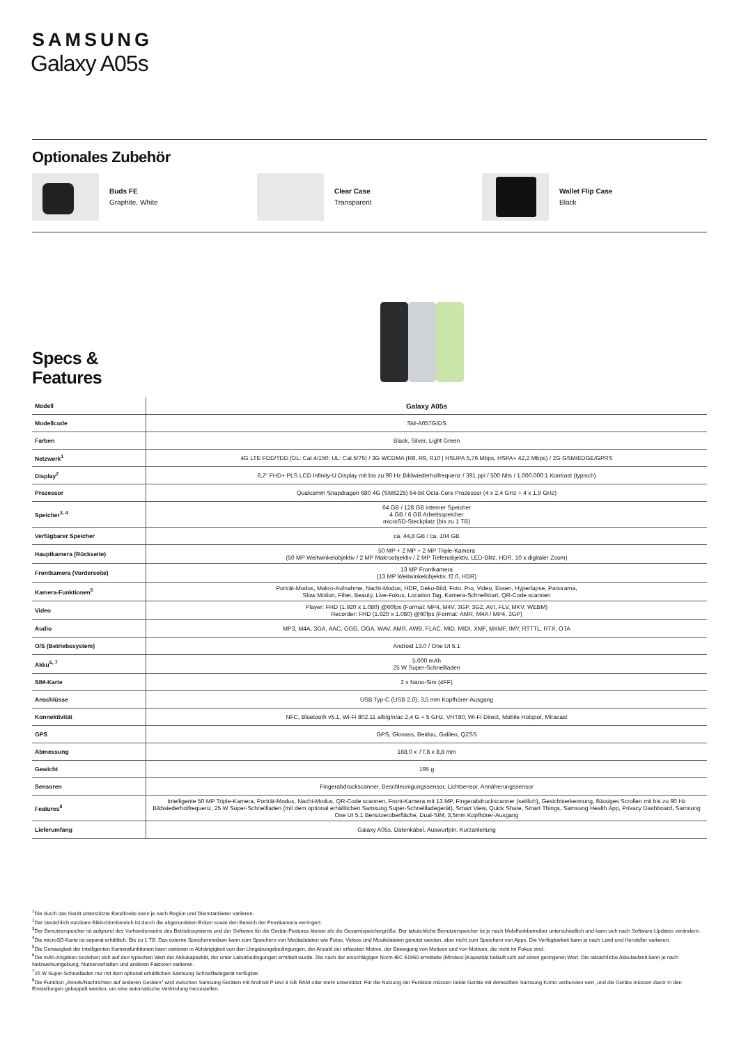SAMSUNG
Galaxy A05s
Optionales Zubehör
Buds FE
Graphite, White
Clear Case
Transparent
Wallet Flip Case
Black
Specs &
Features
| Modell | Galaxy A05s |
| Modellcode | SM-A057G/DS |
| Farben | Black, Silver, Light Green |
| Netzwerk<sup>1</sup> | 4G LTE FDD/TDD (DL: Cat.4/150; UL: Cat.5/75) / 3G WCDMA (R8, R9, R10 / HSUPA 5,76 Mbps, HSPA+ 42,2 Mbps) / 2G GSM/EDGE/GPRS |
| Display<sup>2</sup> | 6,7" FHD+ PLS LCD Infinity-U Display mit bis zu 90 Hz Bildwiederholfrequenz / 391 ppi / 500 Nits / 1.000.000:1 Kontrast (typisch) |
| Prozessor | Qualcomm Snapdragon 680 4G (SM6225) 64-bit Octa-Core Prozessor (4 x 2,4 GHz + 4 x 1,9 GHz) |
| Speicher<sup>3, 4</sup> | 64 GB / 128 GB interner Speicher 4 GB / 6 GB Arbeitsspeicher microSD-Steckplatz (bis zu 1 TB) |
| Verfügbarer Speicher | ca. 44,8 GB / ca. 104 GB |
| Hauptkamera (Rückseite) | 50 MP + 2 MP + 2 MP Triple-Kamera (50 MP Weitwinkelobjektiv / 2 MP Makroobjektiv / 2 MP Tiefenobjektiv, LED-Blitz, HDR, 10 x digitaler Zoom) |
| Frontkamera (Vorderseite) | 13 MP Frontkamera (13 MP Weitwinkelobjektiv, f2.0, HDR) |
| Kamera-Funktionen<sup>5</sup> | Porträt-Modus, Makro-Aufnahme, Nacht-Modus, HDR, Deko-Bild, Foto, Pro, Video, Essen, Hyperlapse, Panorama, Slow Motion, Filter, Beauty, Live-Fokus, Location Tag, Kamera-Schnellstart, QR-Code scannen |
| Video | Player: FHD (1.920 x 1.080) @60fps (Format: MP4, M4V, 3GP, 3G2, AVI, FLV, MKV, WEBM) Recorder: FHD (1.920 x 1.080) @60fps (Format: AMR, M4A / MP4, 3GP) |
| Audio | MP3, M4A, 3GA, AAC, OGG, OGA, WAV, AMR, AWB, FLAC, MID, MIDI, XMF, MXMF, IMY, RTTTL, RTX, OTA |
| O/S (Betriebssystem) | Android 13.0 / One UI 5.1 |
| Akku<sup>6, 7</sup> | 5.000 mAh 25 W Super-Schnellladen |
| SIM-Karte | 2 x Nano-Sim (4FF) |
| Anschlüsse | USB Typ-C (USB 2.0), 3,5 mm Kopfhörer-Ausgang |
| Konnektivität | NFC, Bluetooth v5.1, Wi-Fi 802.11 a/b/g/n/ac 2,4 G + 5 GHz, VHT80, Wi-Fi Direct, Mobile Hotspot, Miracast |
| GPS | GPS, Glonass, Beidou, Galileo, QZSS |
| Abmessung | 168,0 x 77,8 x 8,8 mm |
| Gewicht | 195 g |
| Sensoren | Fingerabdruckscanner, Beschleunigungssensor, Lichtsensor, Annäherungssensor |
| Features<sup>8</sup> | Intelligente 50 MP Triple-Kamera, Porträt-Modus, Nacht-Modus, QR-Code scannen, Front-Kamera mit 13 MP, Fingerabdruckscanner (seitlich), Gesichtserkennung, flüssiges Scrollen mit bis zu 90 Hz Bildwiederholfrequenz, 25 W Super-Schnellladen (mit dem optional erhältlichen Samsung Super-Schnellladegerät), Smart View, Quick Share, Smart Things, Samsung Health App, Privacy Dashboard, Samsung One UI 5.1 Benutzeroberfläche, Dual-SIM, 3,5mm Kopfhörer-Ausgang |
| Lieferumfang | Galaxy A05s, Datenkabel, Auswurfpin, Kurzanleitung |
<sup>1</sup> Die durch das Gerät unterstützte Bandbreite kann je nach Region und Dienstanbieter variieren.
<sup>2</sup> Der tatsächlich nutzbare Bildschirmbereich ist durch die abgerundeten Ecken sowie den Bereich der Frontkamera verringert.
<sup>3</sup> Der Benutzerspeicher ist aufgrund des Vorhandenseins des Betriebssystems und der Software für die Geräte-Features kleiner als die Gesamtspeichergröße. Der tatsächliche Benutzerspeicher ist je nach Mobilfunkbetreiber unterschiedlich und kann sich nach Software-Updates verändern.
<sup>4</sup> Die microSD-Karte ist separat erhältlich. Bis zu 1 TB. Das externe Speichermedium kann zum Speichern von Mediadateien wie Fotos, Videos und Musikdateien genutzt werden, aber nicht zum Speichern von Apps. Die Verfügbarkeit kann je nach Land und Hersteller variieren.
<sup>5</sup> Die Genauigkeit der intelligenten Kamerafunktionen kann variieren in Abhängigkeit von den Umgebungsbedingungen, der Anzahl der erfassten Motive, der Bewegung von Motiven und von Motiven, die nicht im Fokus sind.
<sup>6</sup> Die mAh-Angaben beziehen sich auf den typischen Wert der Akkukapazität, der unter Laborbedingungen ermittelt wurde. Die nach der einschlägigen Norm IEC 61960 ermittelte (Mindest-)Kapazität beläuft sich auf einen geringeren Wert. Die tatsächliche Akkulaufzeit kann je nach Netzwerkumgebung, Nutzerverhalten und anderen Faktoren variieren.
<sup>7</sup> 25 W Super-Schnellladen nur mit dem optional erhältlichen Samsung Schnellladegerät verfügbar.
<sup>8</sup> Die Funktion „Anrufe/Nachrichten auf anderen Geräten" wird zwischen Samsung Geräten mit Android P und 3 GB RAM oder mehr unterstützt. Für die Nutzung der Funktion müssen beide Geräte mit demselben Samsung Konto verbunden sein, und die Geräte müssen davor in den Einstellungen gekoppelt werden, um eine automatische Verbindung herzustellen.